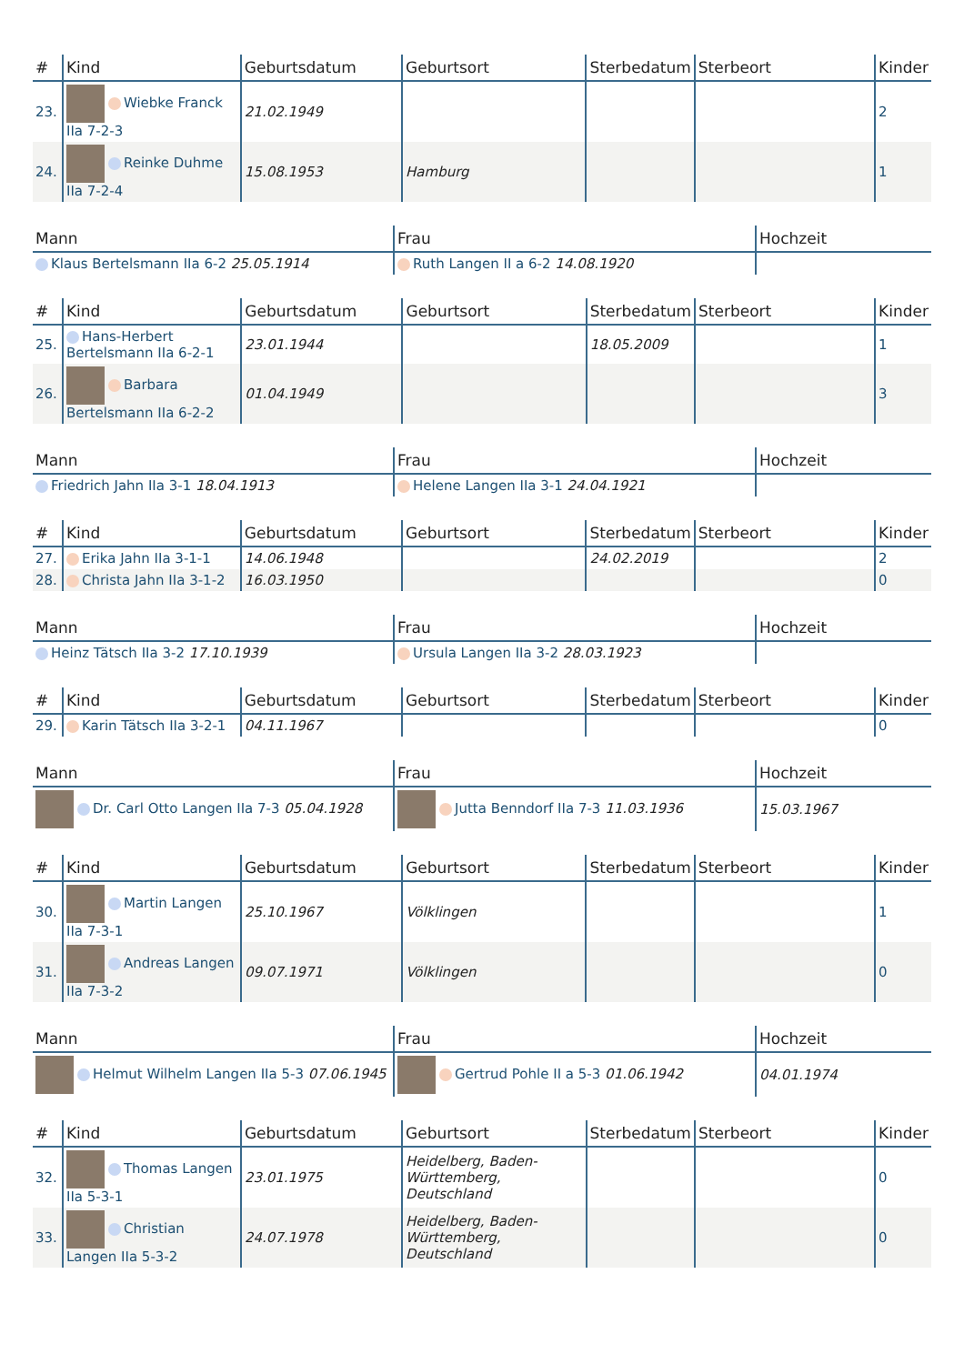| # | Kind | Geburtsdatum | Geburtsort | Sterbedatum | Sterbeort | Kinder |
| --- | --- | --- | --- | --- | --- | --- |
| 23. | Wiebke Franck IIa 7-2-3 | 21.02.1949 | | | | 2 |
| 24. | Reinke Duhme IIa 7-2-4 | 15.08.1953 | Hamburg | | | 1 |
| Mann | Frau | Hochzeit |
| --- | --- | --- |
| Klaus Bertelsmann IIa 6-2 25.05.1914 | Ruth Langen II a 6-2 14.08.1920 | |
| # | Kind | Geburtsdatum | Geburtsort | Sterbedatum | Sterbeort | Kinder |
| --- | --- | --- | --- | --- | --- | --- |
| 25. | Hans-Herbert Bertelsmann IIa 6-2-1 | 23.01.1944 | | 18.05.2009 | | 1 |
| 26. | Barbara Bertelsmann IIa 6-2-2 | 01.04.1949 | | | | 3 |
| Mann | Frau | Hochzeit |
| --- | --- | --- |
| Friedrich Jahn IIa 3-1 18.04.1913 | Helene Langen IIa 3-1 24.04.1921 | |
| # | Kind | Geburtsdatum | Geburtsort | Sterbedatum | Sterbeort | Kinder |
| --- | --- | --- | --- | --- | --- | --- |
| 27. | Erika Jahn IIa 3-1-1 | 14.06.1948 | | 24.02.2019 | | 2 |
| 28. | Christa Jahn IIa 3-1-2 | 16.03.1950 | | | | 0 |
| Mann | Frau | Hochzeit |
| --- | --- | --- |
| Heinz Tätsch IIa 3-2 17.10.1939 | Ursula Langen IIa 3-2 28.03.1923 | |
| # | Kind | Geburtsdatum | Geburtsort | Sterbedatum | Sterbeort | Kinder |
| --- | --- | --- | --- | --- | --- | --- |
| 29. | Karin Tätsch IIa 3-2-1 | 04.11.1967 | | | | 0 |
| Mann | Frau | Hochzeit |
| --- | --- | --- |
| Dr. Carl Otto Langen IIa 7-3 05.04.1928 | Jutta Benndorf IIa 7-3 11.03.1936 | 15.03.1967 |
| # | Kind | Geburtsdatum | Geburtsort | Sterbedatum | Sterbeort | Kinder |
| --- | --- | --- | --- | --- | --- | --- |
| 30. | Martin Langen IIa 7-3-1 | 25.10.1967 | Völklingen | | | 1 |
| 31. | Andreas Langen IIa 7-3-2 | 09.07.1971 | Völklingen | | | 0 |
| Mann | Frau | Hochzeit |
| --- | --- | --- |
| Helmut Wilhelm Langen IIa 5-3 07.06.1945 | Gertrud Pohle II a 5-3 01.06.1942 | 04.01.1974 |
| # | Kind | Geburtsdatum | Geburtsort | Sterbedatum | Sterbeort | Kinder |
| --- | --- | --- | --- | --- | --- | --- |
| 32. | Thomas Langen IIa 5-3-1 | 23.01.1975 | Heidelberg, Baden-Württemberg, Deutschland | | | 0 |
| 33. | Christian Langen IIa 5-3-2 | 24.07.1978 | Heidelberg, Baden-Württemberg, Deutschland | | | 0 |